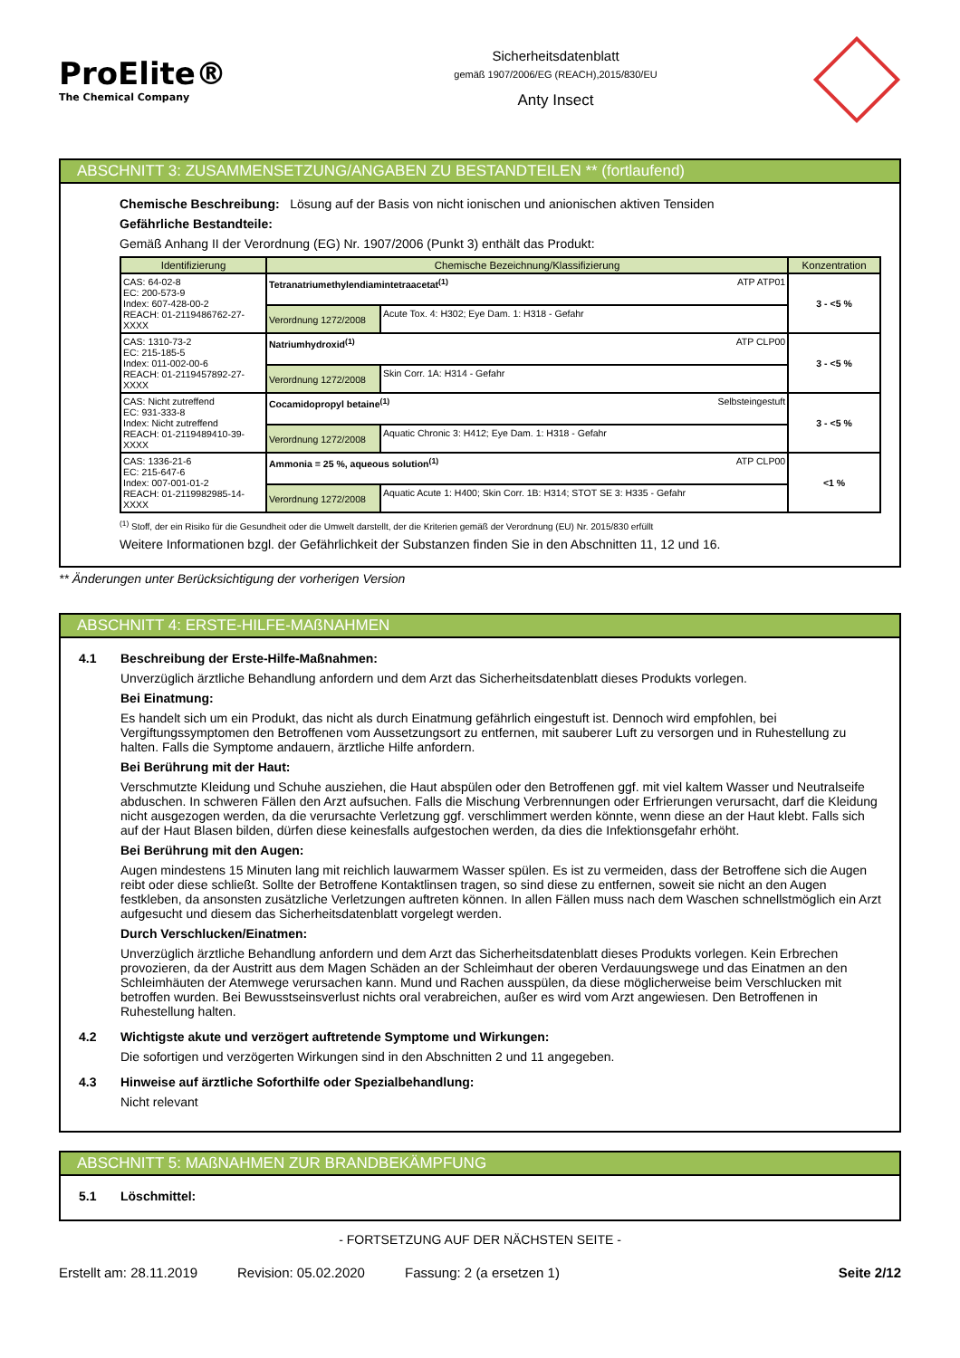ProElite®
The Chemical Company
Sicherheitsdatenblatt
gemäß 1907/2006/EG (REACH),2015/830/EU
Anty Insect
ABSCHNITT 3: ZUSAMMENSETZUNG/ANGABEN ZU BESTANDTEILEN ** (fortlaufend)
Chemische Beschreibung: Lösung auf der Basis von nicht ionischen und anionischen aktiven Tensiden
Gefährliche Bestandteile:
Gemäß Anhang II der Verordnung (EG) Nr. 1907/2006 (Punkt 3) enthält das Produkt:
| Identifizierung | Chemische Bezeichnung/Klassifizierung | | Konzentration |
| --- | --- | --- | --- |
| CAS: 64-02-8 EC: 200-573-9 Index: 607-428-00-2 REACH: 01-2119486762-27-XXXX | Tetranatriumethylendiamintetraacetat<sup>(1)</sup> ATP ATP01 | | 3 - <5 % |
| | Verordnung 1272/2008 | Acute Tox. 4: H302; Eye Dam. 1: H318 - Gefahr | |
| CAS: 1310-73-2 EC: 215-185-5 Index: 011-002-00-6 REACH: 01-2119457892-27-XXXX | Natriumhydroxid<sup>(1)</sup> ATP CLP00 | | 3 - <5 % |
| | Verordnung 1272/2008 | Skin Corr. 1A: H314 - Gefahr | |
| CAS: Nicht zutreffend EC: 931-333-8 Index: Nicht zutreffend REACH: 01-2119489410-39-XXXX | Cocamidopropyl betaine<sup>(1)</sup> Selbsteingestuft | | 3 - <5 % |
| | Verordnung 1272/2008 | Aquatic Chronic 3: H412; Eye Dam. 1: H318 - Gefahr | |
| CAS: 1336-21-6 EC: 215-647-6 Index: 007-001-01-2 REACH: 01-2119982985-14-XXXX | Ammonia = 25 %, aqueous solution<sup>(1)</sup> ATP CLP00 | | <1 % |
| | Verordnung 1272/2008 | Aquatic Acute 1: H400; Skin Corr. 1B: H314; STOT SE 3: H335 - Gefahr | |
<sup>(1)</sup> Stoff, der ein Risiko für die Gesundheit oder die Umwelt darstellt, der die Kriterien gemäß der Verordnung (EU) Nr. 2015/830 erfüllt
Weitere Informationen bzgl. der Gefährlichkeit der Substanzen finden Sie in den Abschnitten 11, 12 und 16.
** Änderungen unter Berücksichtigung der vorherigen Version
ABSCHNITT 4: ERSTE-HILFE-MAßNAHMEN
4.1 Beschreibung der Erste-Hilfe-Maßnahmen:
Unverzüglich ärztliche Behandlung anfordern und dem Arzt das Sicherheitsdatenblatt dieses Produkts vorlegen.
Bei Einatmung:
Es handelt sich um ein Produkt, das nicht als durch Einatmung gefährlich eingestuft ist. Dennoch wird empfohlen, bei Vergiftungssymptomen den Betroffenen vom Aussetzungsort zu entfernen, mit sauberer Luft zu versorgen und in Ruhestellung zu halten. Falls die Symptome andauern, ärztliche Hilfe anfordern.
Bei Berührung mit der Haut:
Verschmutzte Kleidung und Schuhe ausziehen, die Haut abspülen oder den Betroffenen ggf. mit viel kaltem Wasser und Neutralseife abduschen. In schweren Fällen den Arzt aufsuchen. Falls die Mischung Verbrennungen oder Erfrierungen verursacht, darf die Kleidung nicht ausgezogen werden, da die verursachte Verletzung ggf. verschlimmert werden könnte, wenn diese an der Haut klebt. Falls sich auf der Haut Blasen bilden, dürfen diese keinesfalls aufgestochen werden, da dies die Infektionsgefahr erhöht.
Bei Berührung mit den Augen:
Augen mindestens 15 Minuten lang mit reichlich lauwarmem Wasser spülen. Es ist zu vermeiden, dass der Betroffene sich die Augen reibt oder diese schließt. Sollte der Betroffene Kontaktlinsen tragen, so sind diese zu entfernen, soweit sie nicht an den Augen festkleben, da ansonsten zusätzliche Verletzungen auftreten können. In allen Fällen muss nach dem Waschen schnellstmöglich ein Arzt aufgesucht und diesem das Sicherheitsdatenblatt vorgelegt werden.
Durch Verschlucken/Einatmen:
Unverzüglich ärztliche Behandlung anfordern und dem Arzt das Sicherheitsdatenblatt dieses Produkts vorlegen. Kein Erbrechen provozieren, da der Austritt aus dem Magen Schäden an der Schleimhaut der oberen Verdauungswege und das Einatmen an den Schleimhäuten der Atemwege verursachen kann. Mund und Rachen ausspülen, da diese möglicherweise beim Verschlucken mit betroffen wurden. Bei Bewusstseinsverlust nichts oral verabreichen, außer es wird vom Arzt angewiesen. Den Betroffenen in Ruhestellung halten.
4.2 Wichtigste akute und verzögert auftretende Symptome und Wirkungen:
Die sofortigen und verzögerten Wirkungen sind in den Abschnitten 2 und 11 angegeben.
4.3 Hinweise auf ärztliche Soforthilfe oder Spezialbehandlung:
Nicht relevant
ABSCHNITT 5: MAßNAHMEN ZUR BRANDBEKÄMPFUNG
5.1 Löschmittel:
- FORTSETZUNG AUF DER NÄCHSTEN SEITE -
Erstellt am: 28.11.2019 Revision: 05.02.2020 Fassung: 2 (a ersetzen 1) Seite 2/12